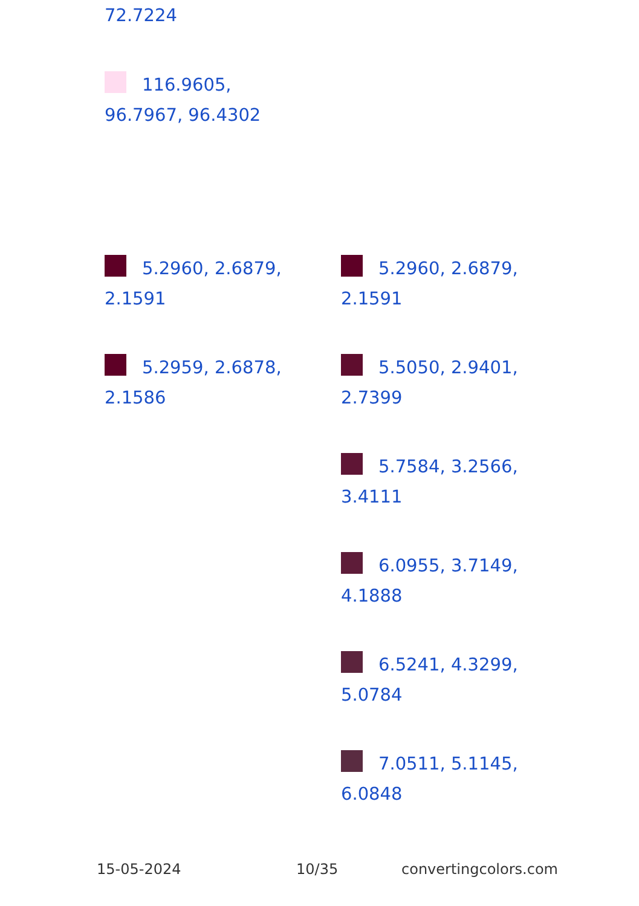72.7224
116.9605, 96.7967, 96.4302
5.2960, 2.6879, 2.1591
5.2960, 2.6879, 2.1591
5.2959, 2.6878, 2.1586
5.5050, 2.9401, 2.7399
5.7584, 3.2566, 3.4111
6.0955, 3.7149, 4.1888
6.5241, 4.3299, 5.0784
7.0511, 5.1145, 6.0848
15-05-2024 10/35 convertingcolors.com